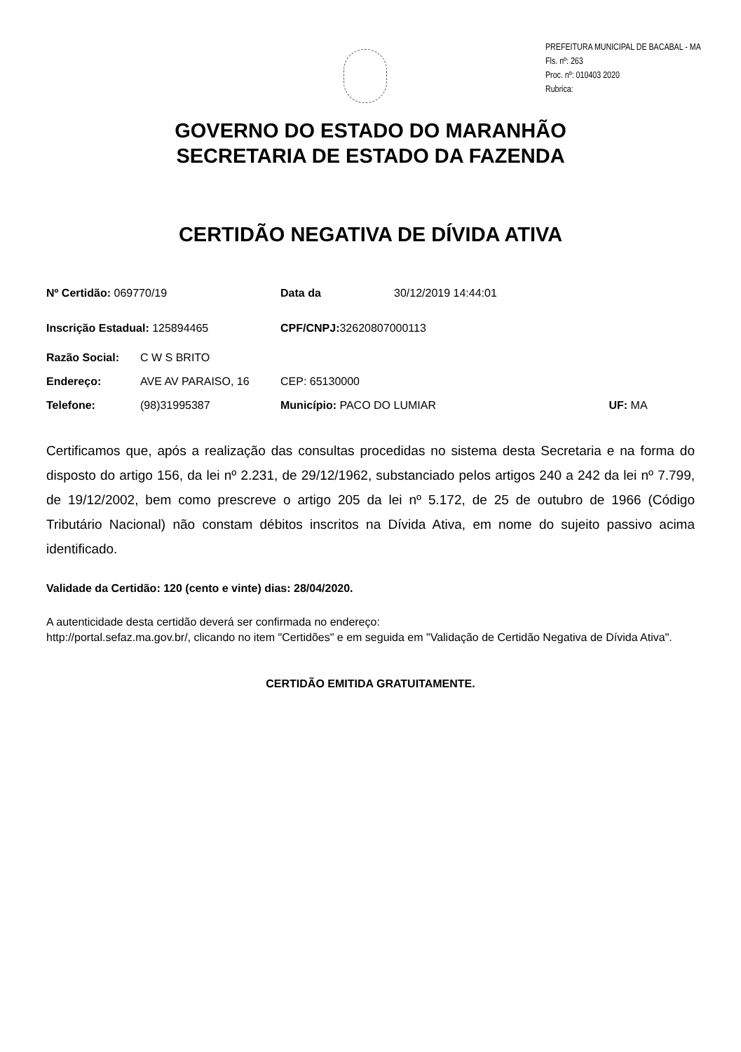PREFEITURA MUNICIPAL DE BACABAL - MA
Fls. nº: 263
Proc. nº: 010403 2020
Rubrica:
GOVERNO DO ESTADO DO MARANHÃO
SECRETARIA DE ESTADO DA FAZENDA
CERTIDÃO NEGATIVA DE DÍVIDA ATIVA
Nº Certidão: 069770/19 Data da 30/12/2019 14:44:01
Inscrição Estadual: 125894465 CPF/CNPJ: 32620807000113
Razão Social: C W S BRITO
Endereço: AVE AV PARAISO, 16 CEP: 65130000
Telefone: (98)31995387 Município: PACO DO LUMIAR UF: MA
Certificamos que, após a realização das consultas procedidas no sistema desta Secretaria e na forma do disposto do artigo 156, da lei nº 2.231, de 29/12/1962, substanciado pelos artigos 240 a 242 da lei nº 7.799, de 19/12/2002, bem como prescreve o artigo 205 da lei nº 5.172, de 25 de outubro de 1966 (Código Tributário Nacional) não constam débitos inscritos na Dívida Ativa, em nome do sujeito passivo acima identificado.
Validade da Certidão: 120 (cento e vinte) dias: 28/04/2020.
A autenticidade desta certidão deverá ser confirmada no endereço:
http://portal.sefaz.ma.gov.br/, clicando no item "Certidões" e em seguida em "Validação de Certidão Negativa de Dívida Ativa".
CERTIDÃO EMITIDA GRATUITAMENTE.